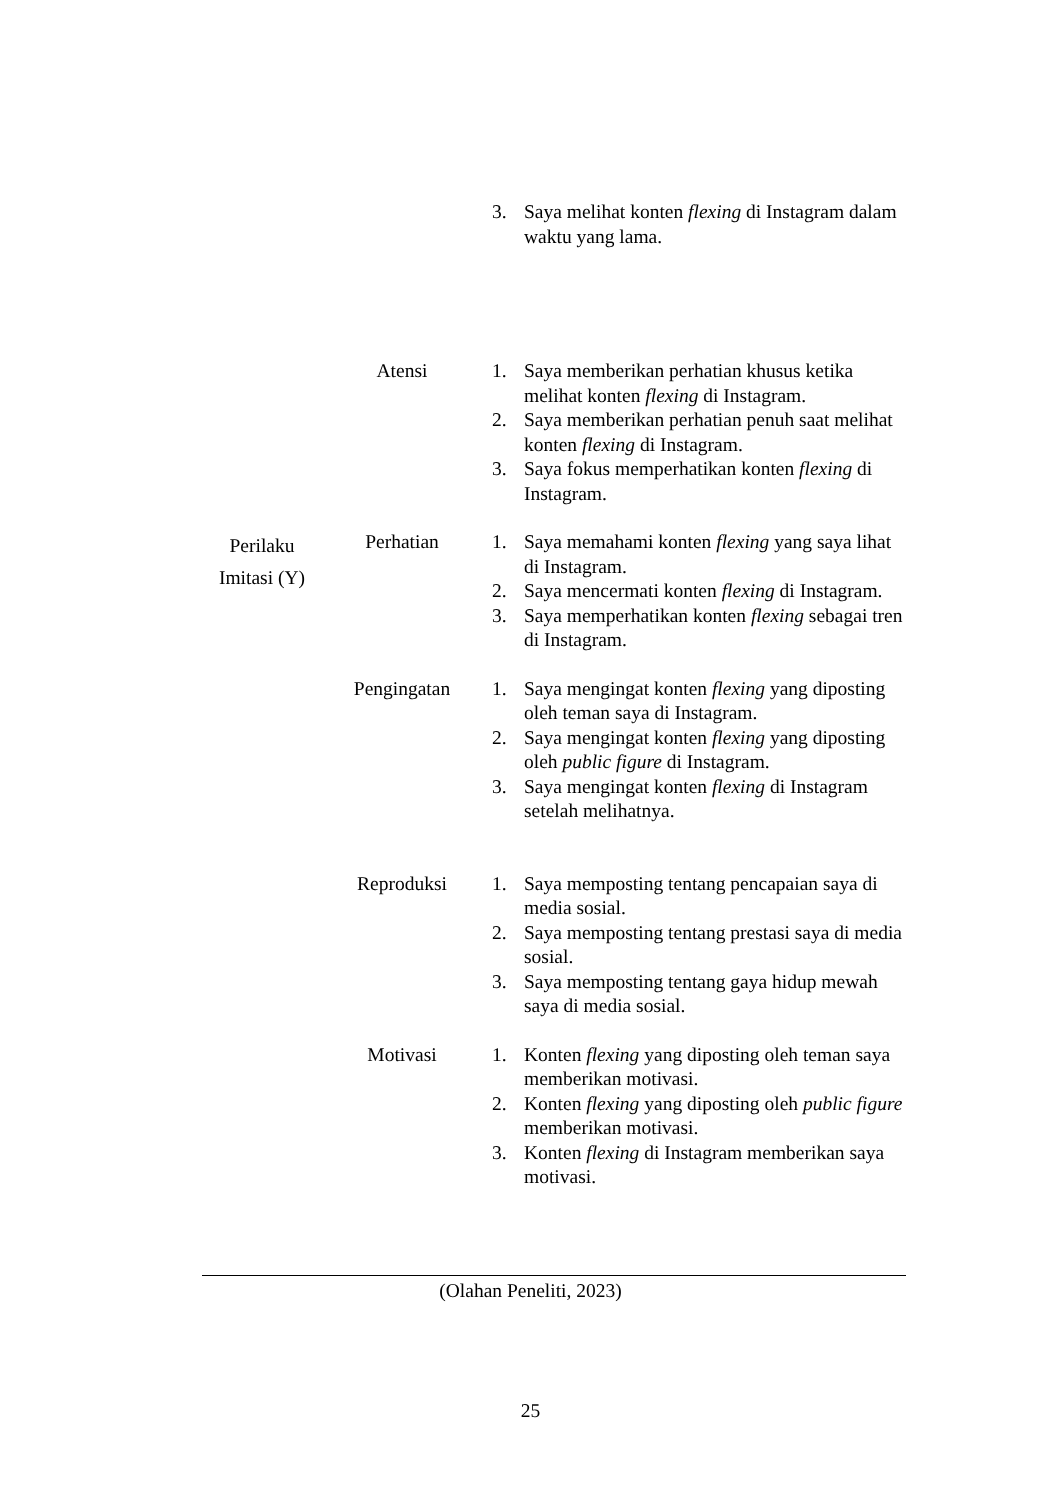| | | 3. Saya melihat konten flexing di Instagram dalam waktu yang lama. |
| | Atensi | 1. Saya memberikan perhatian khusus ketika melihat konten flexing di Instagram. 2. Saya memberikan perhatian penuh saat melihat konten flexing di Instagram. 3. Saya fokus memperhatikan konten flexing di Instagram. |
| Perilaku Imitasi (Y) | Perhatian | 1. Saya memahami konten flexing yang saya lihat di Instagram. 2. Saya mencermati konten flexing di Instagram. 3. Saya memperhatikan konten flexing sebagai tren di Instagram. |
| | Pengingatan | 1. Saya mengingat konten flexing yang diposting oleh teman saya di Instagram. 2. Saya mengingat konten flexing yang diposting oleh public figure di Instagram. 3. Saya mengingat konten flexing di Instagram setelah melihatnya. |
| | Reproduksi | 1. Saya memposting tentang pencapaian saya di media sosial. 2. Saya memposting tentang prestasi saya di media sosial. 3. Saya memposting tentang gaya hidup mewah saya di media sosial. |
| | Motivasi | 1. Konten flexing yang diposting oleh teman saya memberikan motivasi. 2. Konten flexing yang diposting oleh public figure memberikan motivasi. 3. Konten flexing di Instagram memberikan saya motivasi. |
(Olahan Peneliti, 2023)
25